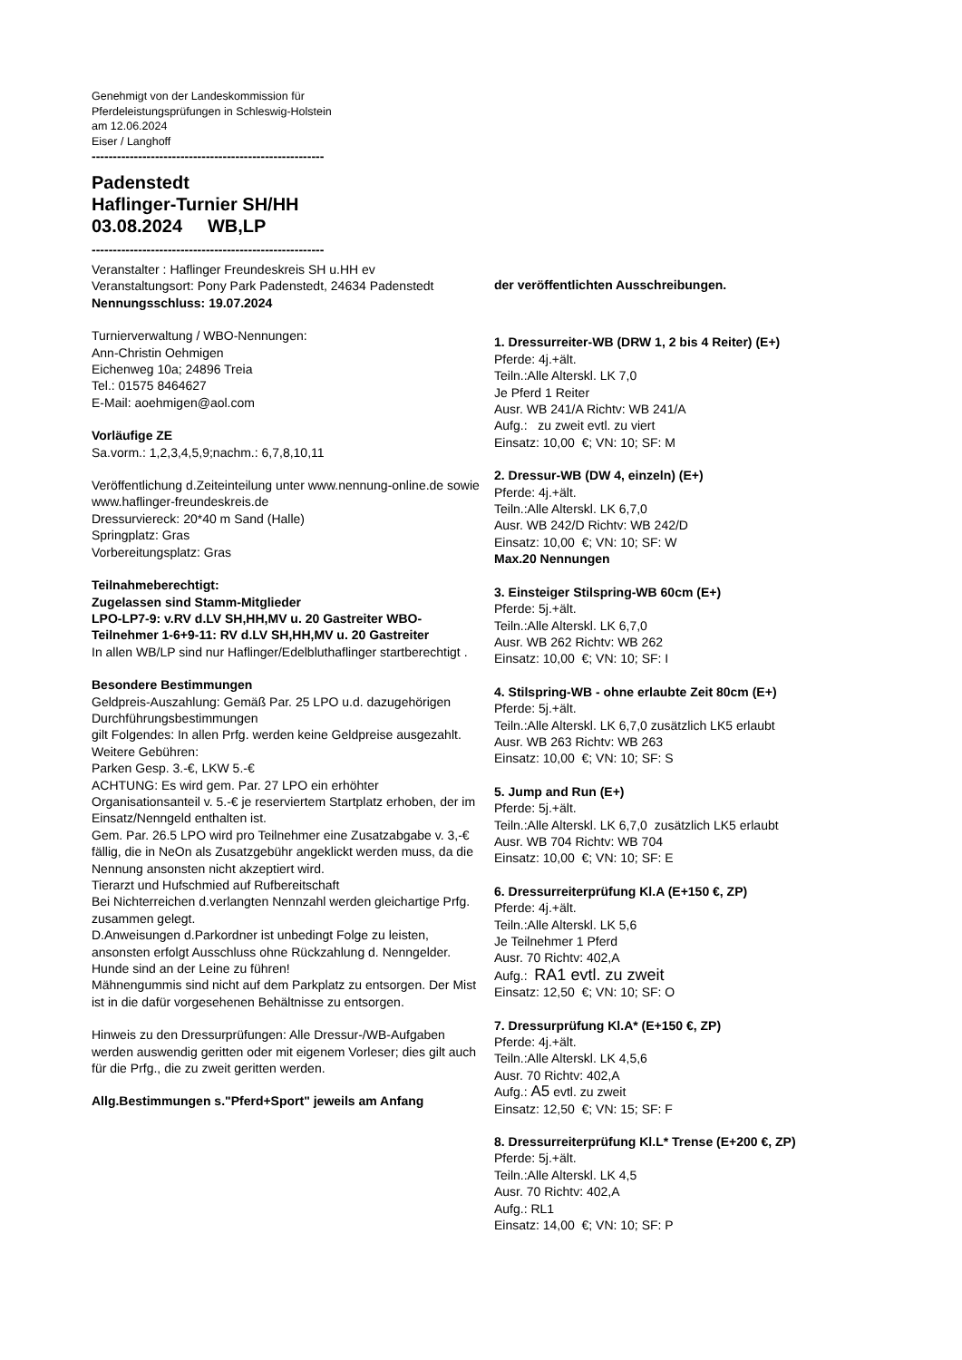Genehmigt von der Landeskommission für
Pferdeleistungsprüfungen in Schleswig-Holstein
am 12.06.2024
Eiser / Langhoff
-------------------------------------------------------
Padenstedt
Haflinger-Turnier SH/HH
03.08.2024 WB,LP
-------------------------------------------------------
Veranstalter : Haflinger Freundeskreis SH u.HH ev
Veranstaltungsort: Pony Park Padenstedt, 24634 Padenstedt
Nennungsschluss: 19.07.2024
Turnierverwaltung / WBO-Nennungen:
Ann-Christin Oehmigen
Eichenweg 10a; 24896 Treia
Tel.: 01575 8464627
E-Mail: aoehmigen@aol.com
Vorläufige ZE
Sa.vorm.: 1,2,3,4,5,9;nachm.: 6,7,8,10,11
Veröffentlichung d.Zeiteinteilung unter www.nennung-online.de sowie www.haflinger-freundeskreis.de
Dressurviereck: 20*40 m Sand (Halle)
Springplatz: Gras
Vorbereitungsplatz: Gras
Teilnahmeberechtigt:
Zugelassen sind Stamm-Mitglieder
LPO-LP7-9: v.RV d.LV SH,HH,MV u. 20 Gastreiter WBO-Teilnehmer 1-6+9-11: RV d.LV SH,HH,MV u. 20 Gastreiter
In allen WB/LP sind nur Haflinger/Edelbluthaflinger startberechtigt .
Besondere Bestimmungen
Geldpreis-Auszahlung: Gemäß Par. 25 LPO u.d. dazugehörigen Durchführungsbestimmungen
gilt Folgendes: In allen Prfg. werden keine Geldpreise ausgezahlt.
Weitere Gebühren:
Parken Gesp. 3.-€, LKW 5.-€
ACHTUNG: Es wird gem. Par. 27 LPO ein erhöhter Organisationsanteil v. 5.-€ je reserviertem Startplatz erhoben, der im Einsatz/Nenngeld enthalten ist.
Gem. Par. 26.5 LPO wird pro Teilnehmer eine Zusatzabgabe v. 3,-€ fällig, die in NeOn als Zusatzgebühr angeklickt werden muss, da die Nennung ansonsten nicht akzeptiert wird.
Tierarzt und Hufschmied auf Rufbereitschaft
Bei Nichterreichen d.verlangten Nennzahl werden gleichartige Prfg. zusammen gelegt.
D.Anweisungen d.Parkordner ist unbedingt Folge zu leisten, ansonsten erfolgt Ausschluss ohne Rückzahlung d. Nenngelder.
Hunde sind an der Leine zu führen!
Mähnengummis sind nicht auf dem Parkplatz zu entsorgen. Der Mist ist in die dafür vorgesehenen Behältnisse zu entsorgen.
Hinweis zu den Dressurprüfungen: Alle Dressur-/WB-Aufgaben werden auswendig geritten oder mit eigenem Vorleser; dies gilt auch für die Prfg., die zu zweit geritten werden.
Allg.Bestimmungen s."Pferd+Sport" jeweils am Anfang
der veröffentlichten Ausschreibungen.
1. Dressurreiter-WB (DRW 1, 2 bis 4 Reiter) (E+)
Pferde: 4j.+ält.
Teiln.:Alle Alterskl. LK 7,0
Je Pferd 1 Reiter
Ausr. WB 241/A Richtv: WB 241/A
Aufg.: zu zweit evtl. zu viert
Einsatz: 10,00 €; VN: 10; SF: M
2. Dressur-WB (DW 4, einzeln) (E+)
Pferde: 4j.+ält.
Teiln.:Alle Alterskl. LK 6,7,0
Ausr. WB 242/D Richtv: WB 242/D
Einsatz: 10,00 €; VN: 10; SF: W
Max.20 Nennungen
3. Einsteiger Stilspring-WB 60cm (E+)
Pferde: 5j.+ält.
Teiln.:Alle Alterskl. LK 6,7,0
Ausr. WB 262 Richtv: WB 262
Einsatz: 10,00 €; VN: 10; SF: I
4. Stilspring-WB - ohne erlaubte Zeit 80cm (E+)
Pferde: 5j.+ält.
Teiln.:Alle Alterskl. LK 6,7,0 zusätzlich LK5 erlaubt
Ausr. WB 263 Richtv: WB 263
Einsatz: 10,00 €; VN: 10; SF: S
5. Jump and Run (E+)
Pferde: 5j.+ält.
Teiln.:Alle Alterskl. LK 6,7,0 zusätzlich LK5 erlaubt
Ausr. WB 704 Richtv: WB 704
Einsatz: 10,00 €; VN: 10; SF: E
6. Dressurreiterprüfung Kl.A (E+150 €, ZP)
Pferde: 4j.+ält.
Teiln.:Alle Alterskl. LK 5,6
Je Teilnehmer 1 Pferd
Ausr. 70 Richtv: 402,A
Aufg.: RA1 evtl. zu zweit
Einsatz: 12,50 €; VN: 10; SF: O
7. Dressurprüfung Kl.A* (E+150 €, ZP)
Pferde: 4j.+ält.
Teiln.:Alle Alterskl. LK 4,5,6
Ausr. 70 Richtv: 402,A
Aufg.: A5 evtl. zu zweit
Einsatz: 12,50 €; VN: 15; SF: F
8. Dressurreiterprüfung Kl.L* Trense (E+200 €, ZP)
Pferde: 5j.+ält.
Teiln.:Alle Alterskl. LK 4,5
Ausr. 70 Richtv: 402,A
Aufg.: RL1
Einsatz: 14,00 €; VN: 10; SF: P